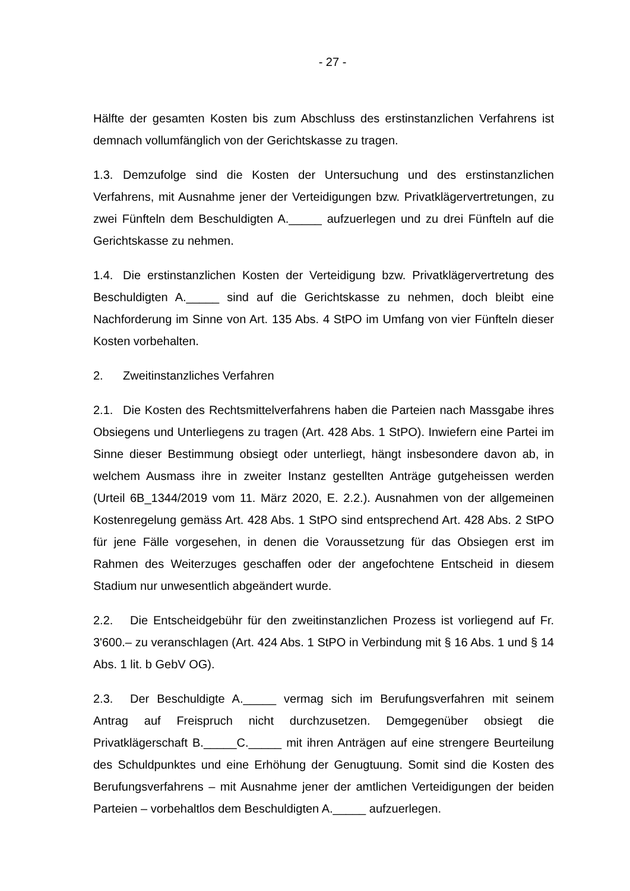- 27 -
Hälfte der gesamten Kosten bis zum Abschluss des erstinstanzlichen Verfahrens ist demnach vollumfänglich von der Gerichtskasse zu tragen.
1.3. Demzufolge sind die Kosten der Untersuchung und des erstinstanzlichen Verfahrens, mit Ausnahme jener der Verteidigungen bzw. Privatklägervertretungen, zu zwei Fünfteln dem Beschuldigten A._____ aufzuerlegen und zu drei Fünfteln auf die Gerichtskasse zu nehmen.
1.4. Die erstinstanzlichen Kosten der Verteidigung bzw. Privatklägervertretung des Beschuldigten A._____ sind auf die Gerichtskasse zu nehmen, doch bleibt eine Nachforderung im Sinne von Art. 135 Abs. 4 StPO im Umfang von vier Fünfteln dieser Kosten vorbehalten.
2. Zweitinstanzliches Verfahren
2.1. Die Kosten des Rechtsmittelverfahrens haben die Parteien nach Massgabe ihres Obsiegens und Unterliegens zu tragen (Art. 428 Abs. 1 StPO). Inwiefern eine Partei im Sinne dieser Bestimmung obsiegt oder unterliegt, hängt insbesondere davon ab, in welchem Ausmass ihre in zweiter Instanz gestellten Anträge gutgeheissen werden (Urteil 6B_1344/2019 vom 11. März 2020, E. 2.2.). Ausnahmen von der allgemeinen Kostenregelung gemäss Art. 428 Abs. 1 StPO sind entsprechend Art. 428 Abs. 2 StPO für jene Fälle vorgesehen, in denen die Voraussetzung für das Obsiegen erst im Rahmen des Weiterzuges geschaffen oder der angefochtene Entscheid in diesem Stadium nur unwesentlich abgeändert wurde.
2.2. Die Entscheidgebühr für den zweitinstanzlichen Prozess ist vorliegend auf Fr. 3'600.– zu veranschlagen (Art. 424 Abs. 1 StPO in Verbindung mit § 16 Abs. 1 und § 14 Abs. 1 lit. b GebV OG).
2.3. Der Beschuldigte A._____ vermag sich im Berufungsverfahren mit seinem Antrag auf Freispruch nicht durchzusetzen. Demgegenüber obsiegt die Privatklägerschaft B._____C._____ mit ihren Anträgen auf eine strengere Beurteilung des Schuldpunktes und eine Erhöhung der Genugtuung. Somit sind die Kosten des Berufungsverfahrens – mit Ausnahme jener der amtlichen Verteidigungen der beiden Parteien – vorbehaltlos dem Beschuldigten A._____ aufzuerlegen.